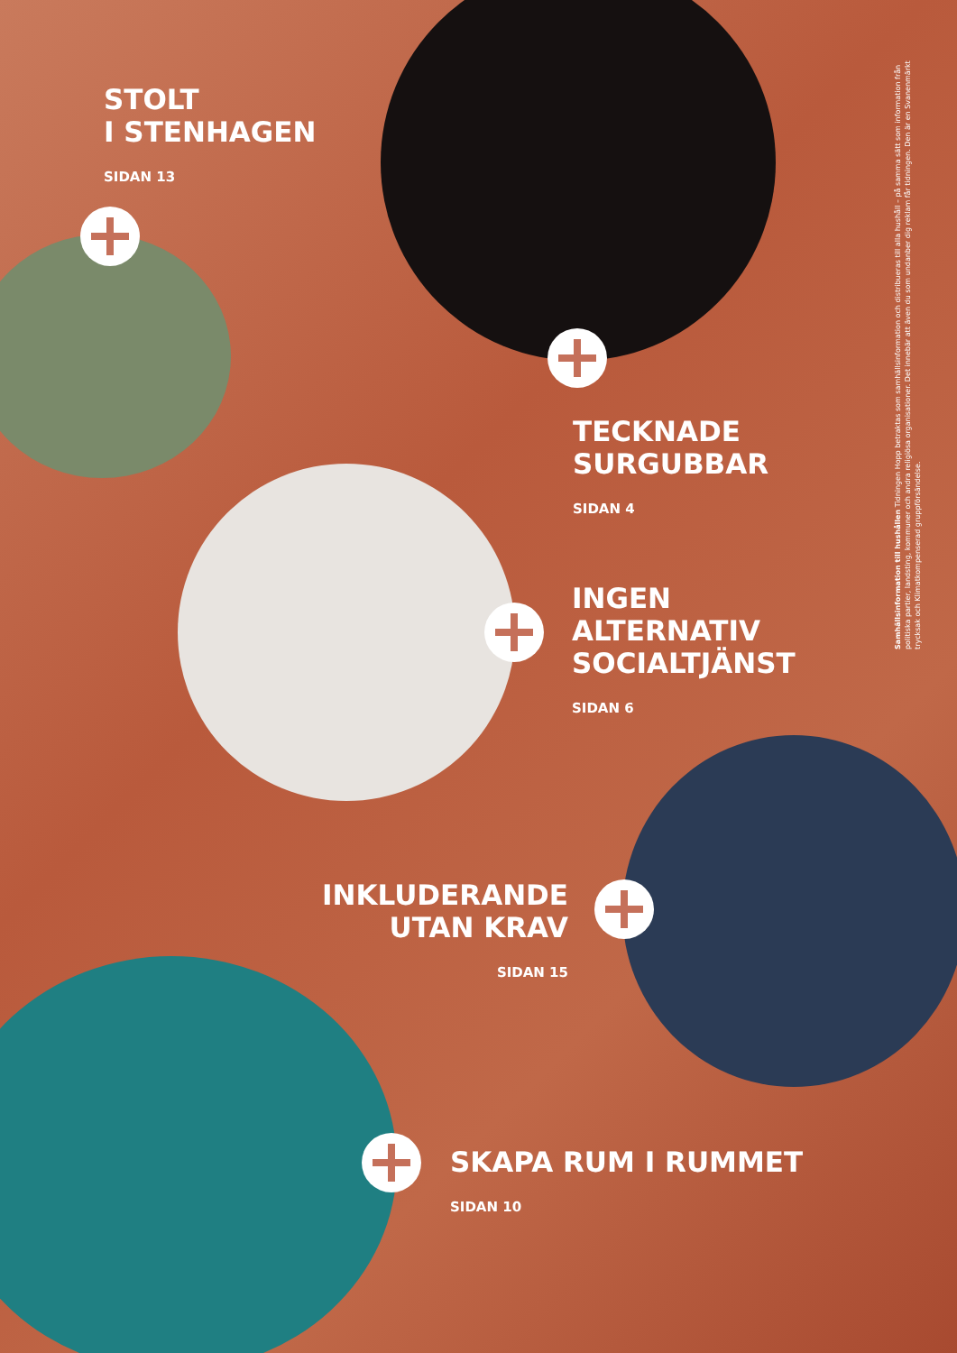STOLT
I STENHAGEN
SIDAN 13
TECKNADE
SURGUBBAR
SIDAN 4
INGEN
ALTERNATIV
SOCIALTJÄNST
SIDAN 6
INKLUDERANDE
UTAN KRAV
SIDAN 15
SKAPA RUM I RUMMET
SIDAN 10
Samhällsinformation till hushållen Tidningen Hopp betraktas som samhällsinformation och distribueras till alla hushåll – på samma sätt som information från politiska partier, landsting, kommuner och andra religiösa organisationer. Det innebär att även du som undanber dig reklam får tidningen. Den är en Svanenmärkt trycksak och Klimatkompenserad gruppförsändelse.